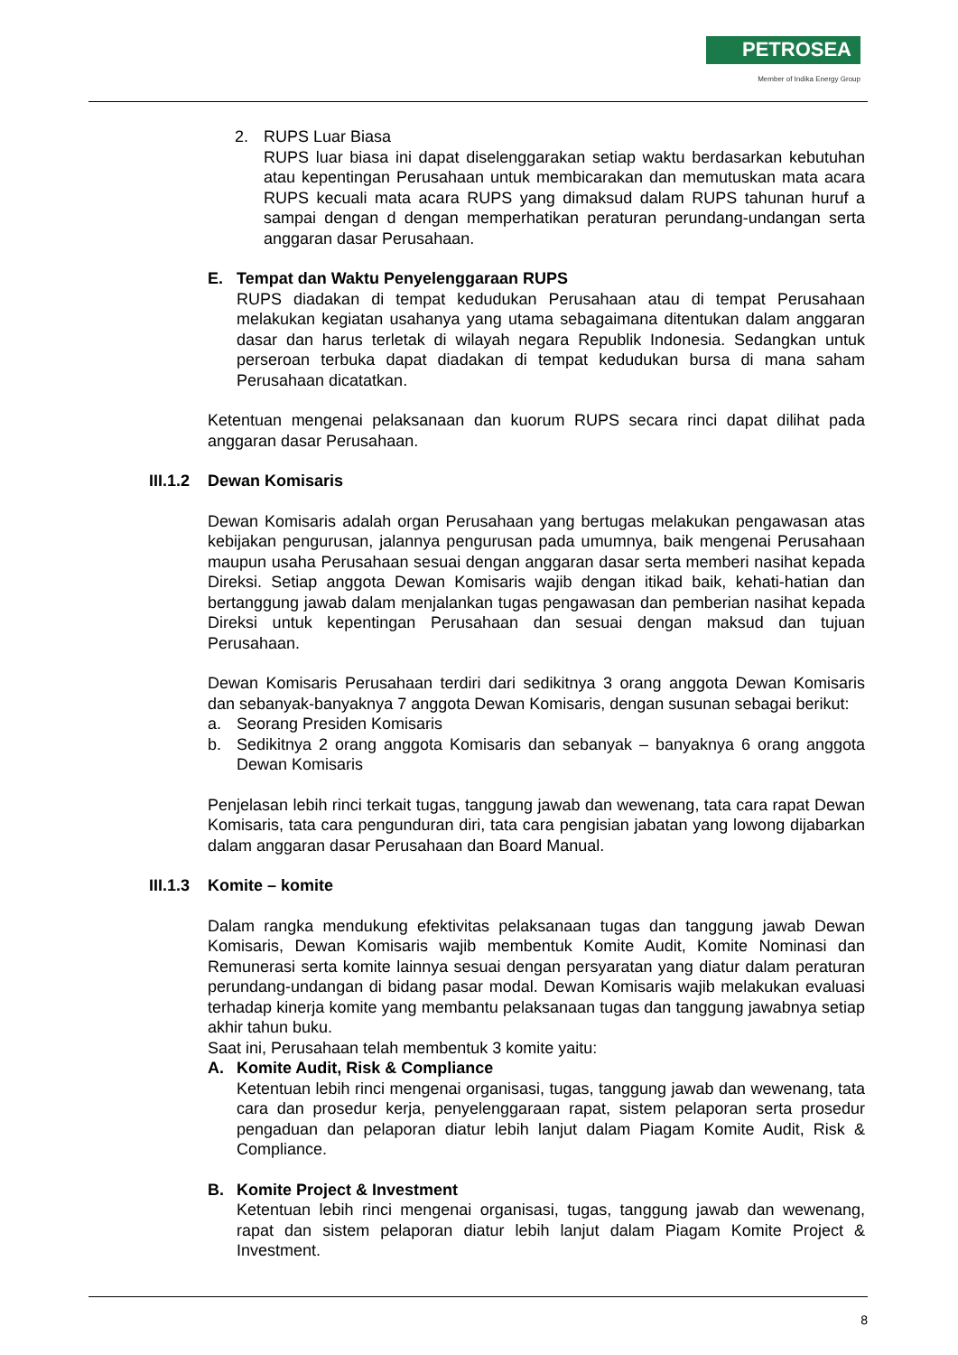PETROSEA
Member of Indika Energy Group
2. RUPS Luar Biasa
RUPS luar biasa ini dapat diselenggarakan setiap waktu berdasarkan kebutuhan atau kepentingan Perusahaan untuk membicarakan dan memutuskan mata acara RUPS kecuali mata acara RUPS yang dimaksud dalam RUPS tahunan huruf a sampai dengan d dengan memperhatikan peraturan perundang-undangan serta anggaran dasar Perusahaan.
E. Tempat dan Waktu Penyelenggaraan RUPS
RUPS diadakan di tempat kedudukan Perusahaan atau di tempat Perusahaan melakukan kegiatan usahanya yang utama sebagaimana ditentukan dalam anggaran dasar dan harus terletak di wilayah negara Republik Indonesia. Sedangkan untuk perseroan terbuka dapat diadakan di tempat kedudukan bursa di mana saham Perusahaan dicatatkan.
Ketentuan mengenai pelaksanaan dan kuorum RUPS secara rinci dapat dilihat pada anggaran dasar Perusahaan.
III.1.2
Dewan Komisaris
Dewan Komisaris adalah organ Perusahaan yang bertugas melakukan pengawasan atas kebijakan pengurusan, jalannya pengurusan pada umumnya, baik mengenai Perusahaan maupun usaha Perusahaan sesuai dengan anggaran dasar serta memberi nasihat kepada Direksi. Setiap anggota Dewan Komisaris wajib dengan itikad baik, kehati-hatian dan bertanggung jawab dalam menjalankan tugas pengawasan dan pemberian nasihat kepada Direksi untuk kepentingan Perusahaan dan sesuai dengan maksud dan tujuan Perusahaan.
Dewan Komisaris Perusahaan terdiri dari sedikitnya 3 orang anggota Dewan Komisaris dan sebanyak-banyaknya 7 anggota Dewan Komisaris, dengan susunan sebagai berikut:
a. Seorang Presiden Komisaris
b. Sedikitnya 2 orang anggota Komisaris dan sebanyak – banyaknya 6 orang anggota Dewan Komisaris
Penjelasan lebih rinci terkait tugas, tanggung jawab dan wewenang, tata cara rapat Dewan Komisaris, tata cara pengunduran diri, tata cara pengisian jabatan yang lowong dijabarkan dalam anggaran dasar Perusahaan dan Board Manual.
III.1.3
Komite – komite
Dalam rangka mendukung efektivitas pelaksanaan tugas dan tanggung jawab Dewan Komisaris, Dewan Komisaris wajib membentuk Komite Audit, Komite Nominasi dan Remunerasi serta komite lainnya sesuai dengan persyaratan yang diatur dalam peraturan perundang-undangan di bidang pasar modal. Dewan Komisaris wajib melakukan evaluasi terhadap kinerja komite yang membantu pelaksanaan tugas dan tanggung jawabnya setiap akhir tahun buku.
Saat ini, Perusahaan telah membentuk 3 komite yaitu:
A. Komite Audit, Risk & Compliance
Ketentuan lebih rinci mengenai organisasi, tugas, tanggung jawab dan wewenang, tata cara dan prosedur kerja, penyelenggaraan rapat, sistem pelaporan serta prosedur pengaduan dan pelaporan diatur lebih lanjut dalam Piagam Komite Audit, Risk & Compliance.
B. Komite Project & Investment
Ketentuan lebih rinci mengenai organisasi, tugas, tanggung jawab dan wewenang, rapat dan sistem pelaporan diatur lebih lanjut dalam Piagam Komite Project & Investment.
8